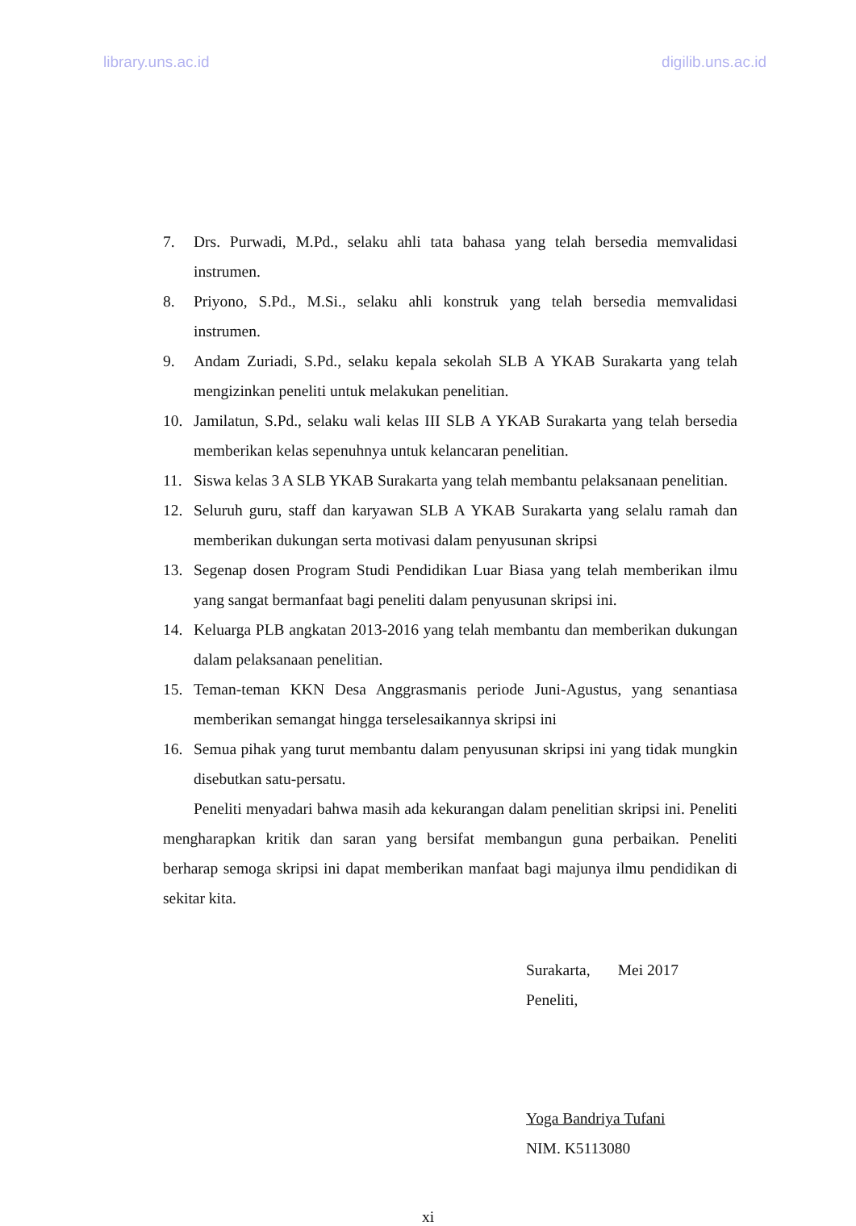library.uns.ac.id digilib.uns.ac.id
7. Drs. Purwadi, M.Pd., selaku ahli tata bahasa yang telah bersedia memvalidasi instrumen.
8. Priyono, S.Pd., M.Si., selaku ahli konstruk yang telah bersedia memvalidasi instrumen.
9. Andam Zuriadi, S.Pd., selaku kepala sekolah SLB A YKAB Surakarta yang telah mengizinkan peneliti untuk melakukan penelitian.
10. Jamilatun, S.Pd., selaku wali kelas III SLB A YKAB Surakarta yang telah bersedia memberikan kelas sepenuhnya untuk kelancaran penelitian.
11. Siswa kelas 3 A SLB YKAB Surakarta yang telah membantu pelaksanaan penelitian.
12. Seluruh guru, staff dan karyawan SLB A YKAB Surakarta yang selalu ramah dan memberikan dukungan serta motivasi dalam penyusunan skripsi
13. Segenap dosen Program Studi Pendidikan Luar Biasa yang telah memberikan ilmu yang sangat bermanfaat bagi peneliti dalam penyusunan skripsi ini.
14. Keluarga PLB angkatan 2013-2016 yang telah membantu dan memberikan dukungan dalam pelaksanaan penelitian.
15. Teman-teman KKN Desa Anggrasmanis periode Juni-Agustus, yang senantiasa memberikan semangat hingga terselesaikannya skripsi ini
16. Semua pihak yang turut membantu dalam penyusunan skripsi ini yang tidak mungkin disebutkan satu-persatu.
Peneliti menyadari bahwa masih ada kekurangan dalam penelitian skripsi ini. Peneliti mengharapkan kritik dan saran yang bersifat membangun guna perbaikan. Peneliti berharap semoga skripsi ini dapat memberikan manfaat bagi majunya ilmu pendidikan di sekitar kita.
Surakarta, Mei 2017
Peneliti,
Yoga Bandriya Tufani
NIM. K5113080
xi